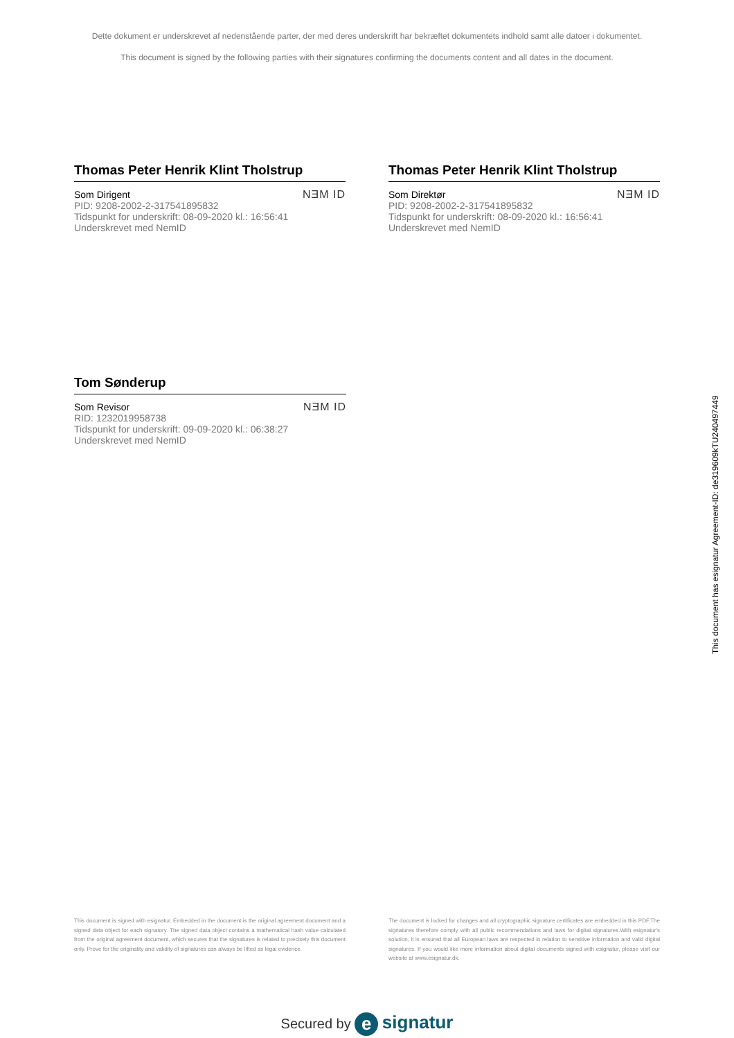Dette dokument er underskrevet af nedenstående parter, der med deres underskrift har bekræftet dokumentets indhold samt alle datoer i dokumentet.
This document is signed by the following parties with their signatures confirming the documents content and all dates in the document.
Thomas Peter Henrik Klint Tholstrup
Som Dirigent
PID: 9208-2002-2-317541895832
Tidspunkt for underskrift: 08-09-2020 kl.: 16:56:41
Underskrevet med NemID
NƎM ID
Thomas Peter Henrik Klint Tholstrup
Som Direktør
PID: 9208-2002-2-317541895832
Tidspunkt for underskrift: 08-09-2020 kl.: 16:56:41
Underskrevet med NemID
NƎM ID
Tom Sønderup
Som Revisor
RID: 1232019958738
Tidspunkt for underskrift: 09-09-2020 kl.: 06:38:27
Underskrevet med NemID
NƎM ID
This document has esignatur Agreement-ID: de319609kTU240497449
This document is signed with esignatur. Embedded in the document is the original agreement document and a signed data object for each signatory. The signed data object contains a mathematical hash value calculated from the original agreement document, which secures that the signatures is related to precisely this document only. Prove for the originality and validity of signatures can always be lifted as legal evidence.
The document is locked for changes and all cryptographic signature certificates are embedded in this PDF.The signatures therefore comply with all public recommendations and laws for digital signatures.With esignatur's solution, it is ensured that all European laws are respected in relation to sensitive information and valid digital signatures. If you would like more information about digital documents signed with esignatur, please visit our website at www.esignatur.dk.
Secured by e signatur